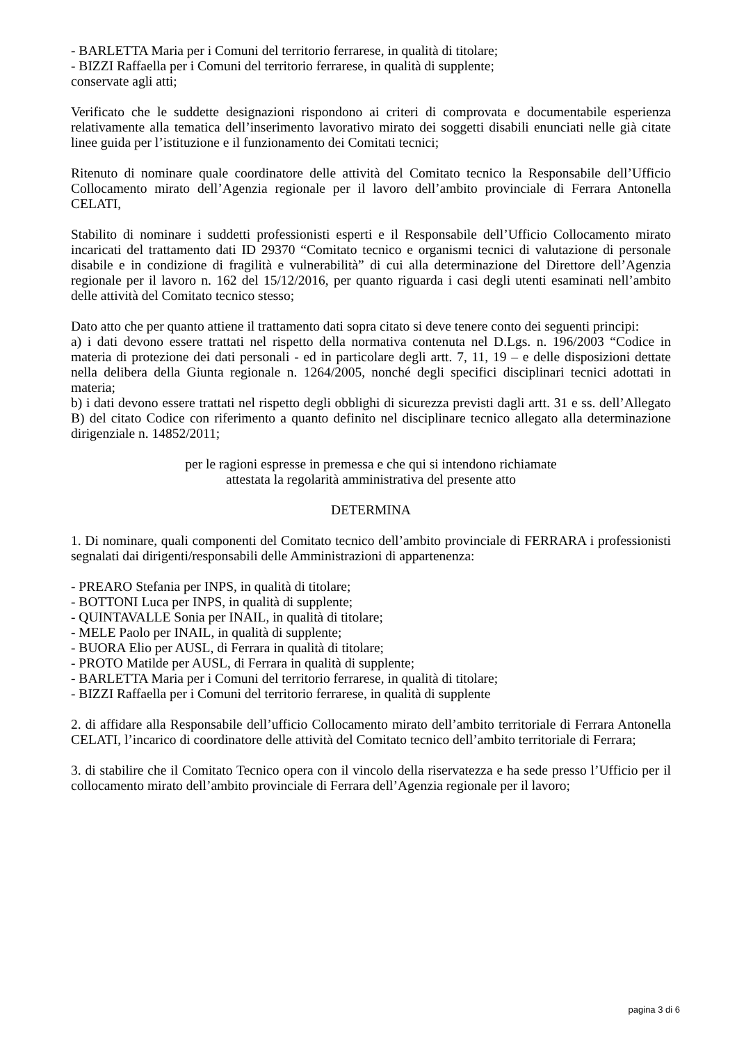- BARLETTA Maria per i Comuni del territorio ferrarese, in qualità di titolare;
- BIZZI Raffaella per i Comuni del territorio ferrarese, in qualità di supplente;
conservate agli atti;
Verificato che le suddette designazioni rispondono ai criteri di comprovata e documentabile esperienza relativamente alla tematica dell’inserimento lavorativo mirato dei soggetti disabili enunciati nelle già citate linee guida per l’istituzione e il funzionamento dei Comitati tecnici;
Ritenuto di nominare quale coordinatore delle attività del Comitato tecnico la Responsabile dell’Ufficio Collocamento mirato dell’Agenzia regionale per il lavoro dell’ambito provinciale di Ferrara Antonella CELATI,
Stabilito di nominare i suddetti professionisti esperti e il Responsabile dell’Ufficio Collocamento mirato incaricati del trattamento dati ID 29370 “Comitato tecnico e organismi tecnici di valutazione di personale disabile e in condizione di fragilità e vulnerabilità” di cui alla determinazione del Direttore dell’Agenzia regionale per il lavoro n. 162 del 15/12/2016, per quanto riguarda i casi degli utenti esaminati nell’ambito delle attività del Comitato tecnico stesso;
Dato atto che per quanto attiene il trattamento dati sopra citato si deve tenere conto dei seguenti principi:
a) i dati devono essere trattati nel rispetto della normativa contenuta nel D.Lgs. n. 196/2003 “Codice in materia di protezione dei dati personali - ed in particolare degli artt. 7, 11, 19 – e delle disposizioni dettate nella delibera della Giunta regionale n. 1264/2005, nonché degli specifici disciplinari tecnici adottati in materia;
b) i dati devono essere trattati nel rispetto degli obblighi di sicurezza previsti dagli artt. 31 e ss. dell’Allegato B) del citato Codice con riferimento a quanto definito nel disciplinare tecnico allegato alla determinazione dirigenziale n. 14852/2011;
per le ragioni espresse in premessa e che qui si intendono richiamate
attestata la regolarità amministrativa del presente atto
DETERMINA
1. Di nominare, quali componenti del Comitato tecnico dell’ambito provinciale di FERRARA i professionisti segnalati dai dirigenti/responsabili delle Amministrazioni di appartenenza:
- PREARO Stefania per INPS, in qualità di titolare;
- BOTTONI Luca per INPS, in qualità di supplente;
- QUINTAVALLE Sonia per INAIL, in qualità di titolare;
- MELE Paolo per INAIL, in qualità di supplente;
- BUORA Elio per AUSL, di Ferrara in qualità di titolare;
- PROTO Matilde per AUSL, di Ferrara in qualità di supplente;
- BARLETTA Maria per i Comuni del territorio ferrarese, in qualità di titolare;
- BIZZI Raffaella per i Comuni del territorio ferrarese, in qualità di supplente
2. di affidare alla Responsabile dell’ufficio Collocamento mirato dell’ambito territoriale di Ferrara Antonella CELATI, l’incarico di coordinatore delle attività del Comitato tecnico dell’ambito territoriale di Ferrara;
3. di stabilire che il Comitato Tecnico opera con il vincolo della riservatezza e ha sede presso l’Ufficio per il collocamento mirato dell’ambito provinciale di Ferrara dell’Agenzia regionale per il lavoro;
pagina 3 di 6